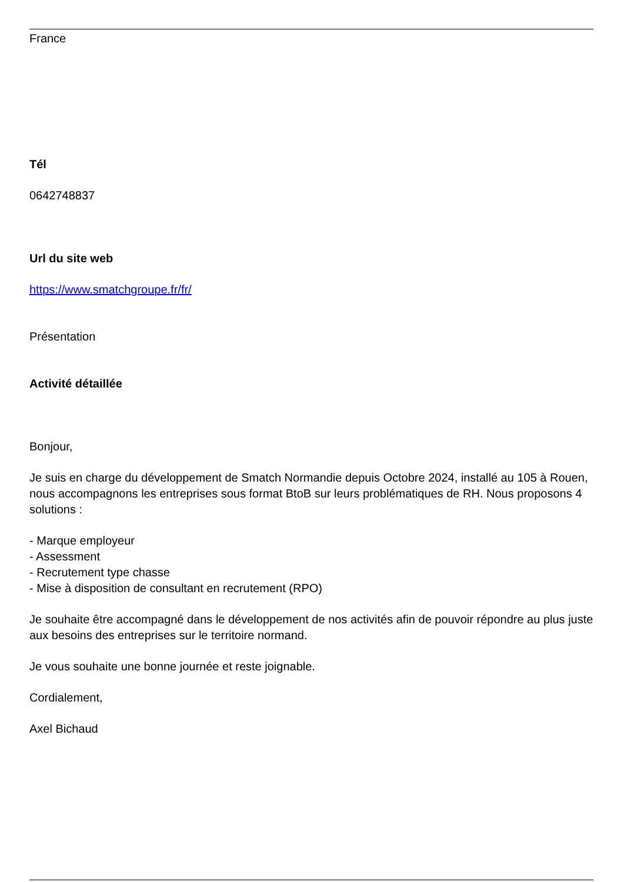France
Tél
0642748837
Url du site web
https://www.smatchgroupe.fr/fr/
Présentation
Activité détaillée
Bonjour,
Je suis en charge du développement de Smatch Normandie depuis Octobre 2024, installé au 105 à Rouen, nous accompagnons les entreprises sous format BtoB sur leurs problématiques de RH. Nous proposons 4 solutions :
- Marque employeur
- Assessment
- Recrutement type chasse
- Mise à disposition de consultant en recrutement (RPO)
Je souhaite être accompagné dans le développement de nos activités afin de pouvoir répondre au plus juste aux besoins des entreprises sur le territoire normand.
Je vous souhaite une bonne journée et reste joignable.
Cordialement,
Axel Bichaud